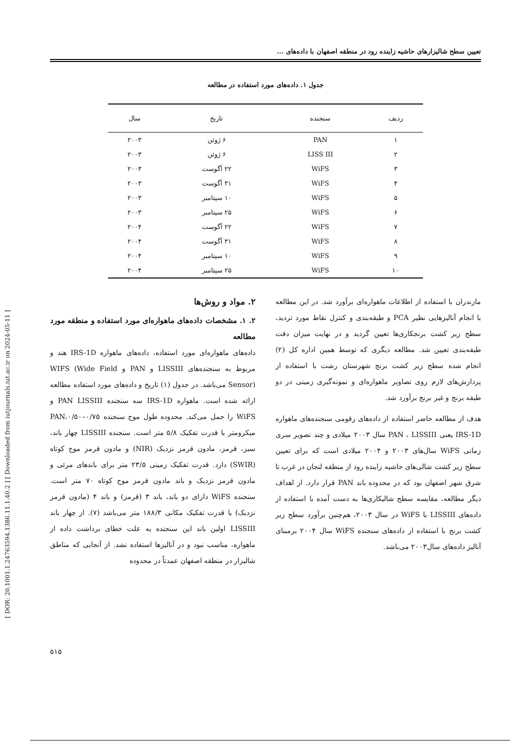[ DOR: 20.1001.1.24763594.1386.11.1.40.2 ] [ Downloaded from iutjournals.iut.ac.ir on 2024-05-11 ]
تعیین سطح شالیزارهای حاشیه زاینده رود در منطقه اصفهان با داده‌های ...
جدول ۱. داده‌های مورد استفاده در مطالعه
| ردیف | سنجنده | تاریخ | سال |
| --- | --- | --- | --- |
| ۱ | PAN | ۶ ژوئن | ۲۰۰۳ |
| ۲ | LISS III | ۶ ژوئن | ۲۰۰۳ |
| ۳ | WiFS | ۲۲ آگوست | ۲۰۰۳ |
| ۴ | WiFS | ۳۱ آگوست | ۲۰۰۳ |
| ۵ | WiFS | ۱۰ سپتامبر | ۲۰۰۳ |
| ۶ | WiFS | ۲۵ سپتامبر | ۲۰۰۳ |
| ۷ | WiFS | ۲۲ آگوست | ۲۰۰۴ |
| ۸ | WiFS | ۳۱ آگوست | ۲۰۰۴ |
| ۹ | WiFS | ۱۰ سپتامبر | ۲۰۰۴ |
| ۱۰ | WiFS | ۲۵ سپتامبر | ۲۰۰۴ |
مازندران با استفاده از اطلاعات ماهواره‌ای برآورد شد. در این مطالعه با انجام آنالیزهایی نظیر PCA و طبقه‌بندی و کنترل نقاط مورد تردید، سطح زیر کشت برنجکاری‌ها تعیین گردید و در نهایت میزان دقت طبقه‌بندی تعیین شد. مطالعه دیگری که توسط همین اداره کل (۲) انجام شده سطح زیر کشت برنج شهرستان رشت با استفاده از پردازش‌های لازم روی تصاویر ماهواره‌ای و نمونه‌گیری زمینی در دو طبقه برنج و غیر برنج برآورد شد.
هدف از مطالعه حاضر استفاده از داده‌های رقومی سنجنده‌های ماهواره IRS-1D یعنی PAN ، LISSIII سال ۲۰۰۳ میلادی و چند تصویر سری زمانی WiFS سال‌های ۲۰۰۳ و ۲۰۰۴ میلادی است که برای تعیین سطح زیر کشت شالی‌های حاشیه زاینده رود از منطقه لنجان در غرب تا شرق شهر اصفهان بود که در محدوده باند PAN قرار دارد. از اهداف دیگر مطالعه، مقایسه سطح شالیکاری‌ها به دست آمده با استفاده از داده‌های LISSIII با WiFS در سال ۲۰۰۳، هم‌چنین برآورد سطح زیر کشت برنج با استفاده از داده‌های سنجنده WiFS سال ۲۰۰۴ برمبنای آنالیز داده‌های سال۲۰۰۳ می‌باشد.
۲. مواد و روش‌ها
۲. ۱. مشخصات داده‌های ماهواره‌ای مورد استفاده و منطقه مورد مطالعه
داده‌های ماهواره‌ای مورد استفاده، داده‌های ماهواره IRS-1D هند و مربوط به سنجنده‌های LISSIII و PAN و WIFS (Wide Field Sensor) می‌باشد. در جدول (۱) تاریخ و داده‌های مورد استفاده مطالعه ارائه شده است. ماهواره IRS-1D سه سنجنده PAN LISSIII و WiFS را حمل می‌کند. محدوده طول موج سنجنده PAN،۰/۵۰–۰/۷۵ میکرومتر با قدرت تفکیک ۵/۸ متر است. سنجنده LISSIII چهار باند، سبز، قرمز، مادون قرمز نزدیک (NIR) و مادون قرمز موج کوتاه (SWIR) دارد. قدرت تفکیک زمینی ۲۳/۵ متر برای باندهای مرئی و مادون قرمز نزدیک و باند مادون قرمز موج کوتاه ۷۰ متر است. سنجنده WiFS دارای دو باند، باند ۳ (قرمز) و باند ۴ (مادون قرمز نزدیک) با قدرت تفکیک مکانی ۱۸۸/۳ متر می‌باشد (۷). از چهار باند LISSIII اولین باند این سنجنده به علت خطای برداشت داده از ماهواره، مناسب نبود و در آنالیزها استفاده نشد. از آنجایی که مناطق شالیزار در منطقه اصفهان عمدتاً در محدوده
۵۱۵